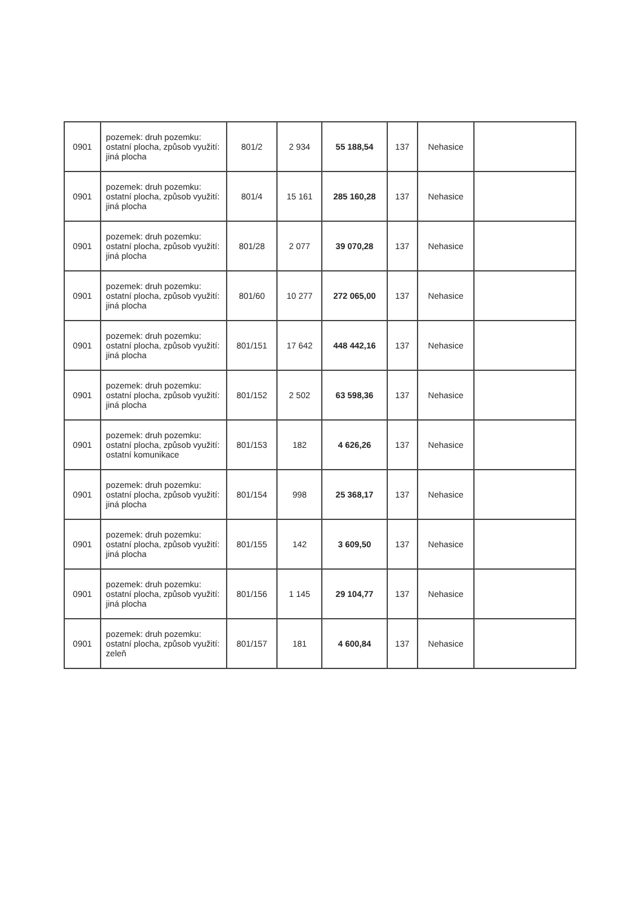| 0901 | pozemek: druh pozemku: ostatní plocha, způsob využití: jiná plocha | 801/2 | 2 934 | 55 188,54 | 137 | Nehasice | |
| 0901 | pozemek: druh pozemku: ostatní plocha, způsob využití: jiná plocha | 801/4 | 15 161 | 285 160,28 | 137 | Nehasice | |
| 0901 | pozemek: druh pozemku: ostatní plocha, způsob využití: jiná plocha | 801/28 | 2 077 | 39 070,28 | 137 | Nehasice | |
| 0901 | pozemek: druh pozemku: ostatní plocha, způsob využití: jiná plocha | 801/60 | 10 277 | 272 065,00 | 137 | Nehasice | |
| 0901 | pozemek: druh pozemku: ostatní plocha, způsob využití: jiná plocha | 801/151 | 17 642 | 448 442,16 | 137 | Nehasice | |
| 0901 | pozemek: druh pozemku: ostatní plocha, způsob využití: jiná plocha | 801/152 | 2 502 | 63 598,36 | 137 | Nehasice | |
| 0901 | pozemek: druh pozemku: ostatní plocha, způsob využití: ostatní komunikace | 801/153 | 182 | 4 626,26 | 137 | Nehasice | |
| 0901 | pozemek: druh pozemku: ostatní plocha, způsob využití: jiná plocha | 801/154 | 998 | 25 368,17 | 137 | Nehasice | |
| 0901 | pozemek: druh pozemku: ostatní plocha, způsob využití: jiná plocha | 801/155 | 142 | 3 609,50 | 137 | Nehasice | |
| 0901 | pozemek: druh pozemku: ostatní plocha, způsob využití: jiná plocha | 801/156 | 1 145 | 29 104,77 | 137 | Nehasice | |
| 0901 | pozemek: druh pozemku: ostatní plocha, způsob využití: zeleň | 801/157 | 181 | 4 600,84 | 137 | Nehasice | |